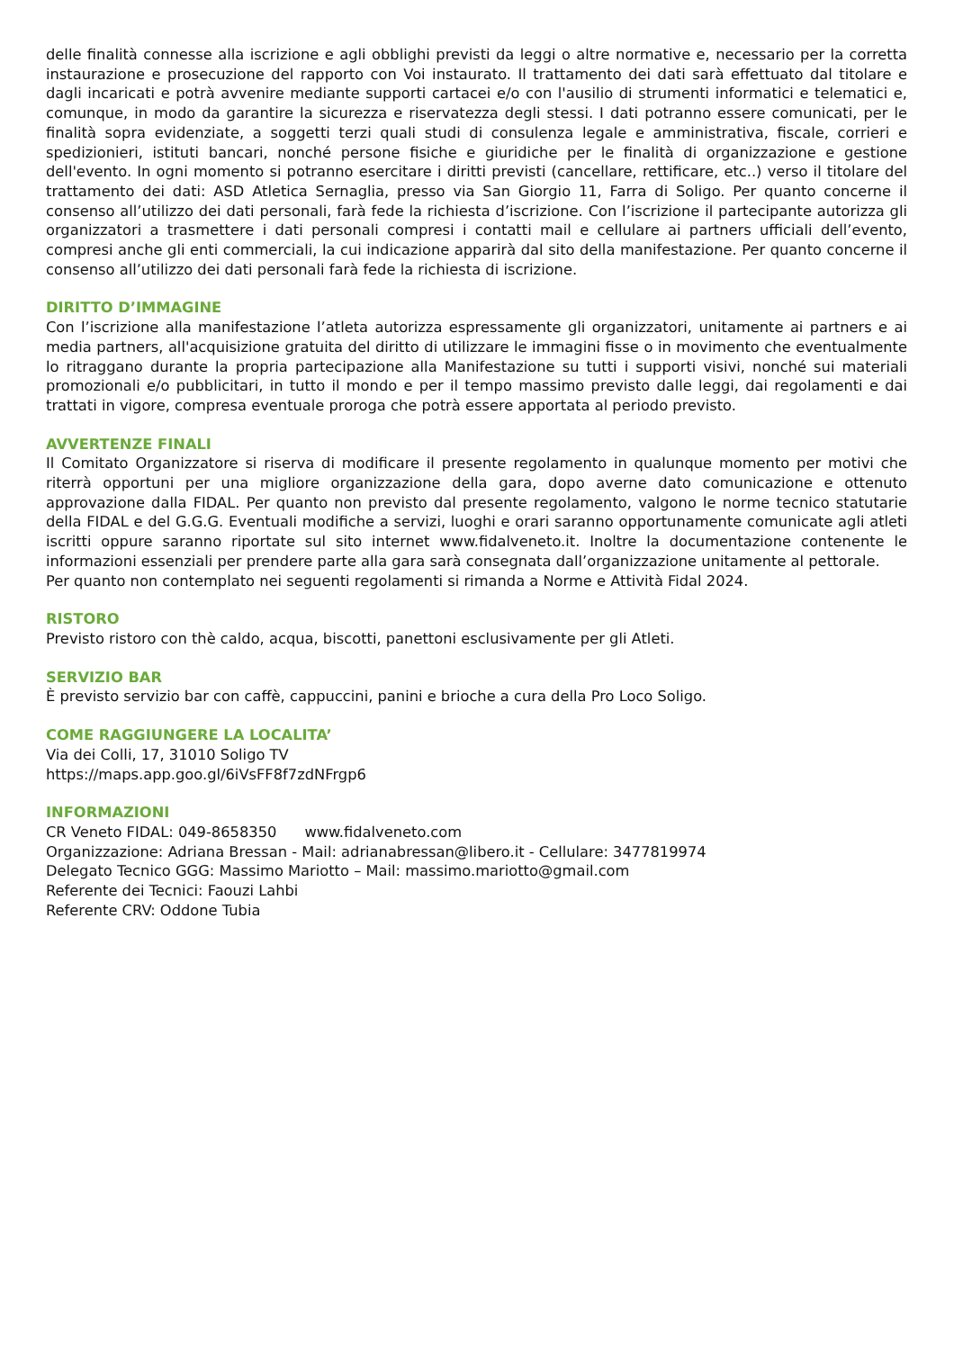delle finalità connesse alla iscrizione e agli obblighi previsti da leggi o altre normative e, necessario per la corretta instaurazione e prosecuzione del rapporto con Voi instaurato. Il trattamento dei dati sarà effettuato dal titolare e dagli incaricati e potrà avvenire mediante supporti cartacei e/o con l'ausilio di strumenti informatici e telematici e, comunque, in modo da garantire la sicurezza e riservatezza degli stessi. I dati potranno essere comunicati, per le finalità sopra evidenziate, a soggetti terzi quali studi di consulenza legale e amministrativa, fiscale, corrieri e spedizionieri, istituti bancari, nonché persone fisiche e giuridiche per le finalità di organizzazione e gestione dell'evento. In ogni momento si potranno esercitare i diritti previsti (cancellare, rettificare, etc..) verso il titolare del trattamento dei dati: ASD Atletica Sernaglia, presso via San Giorgio 11, Farra di Soligo. Per quanto concerne il consenso all’utilizzo dei dati personali, farà fede la richiesta d’iscrizione. Con l’iscrizione il partecipante autorizza gli organizzatori a trasmettere i dati personali compresi i contatti mail e cellulare ai partners ufficiali dell’evento, compresi anche gli enti commerciali, la cui indicazione apparirà dal sito della manifestazione. Per quanto concerne il consenso all’utilizzo dei dati personali farà fede la richiesta di iscrizione.
DIRITTO D’IMMAGINE
Con l’iscrizione alla manifestazione l’atleta autorizza espressamente gli organizzatori, unitamente ai partners e ai media partners, all'acquisizione gratuita del diritto di utilizzare le immagini fisse o in movimento che eventualmente lo ritraggano durante la propria partecipazione alla Manifestazione su tutti i supporti visivi, nonché sui materiali promozionali e/o pubblicitari, in tutto il mondo e per il tempo massimo previsto dalle leggi, dai regolamenti e dai trattati in vigore, compresa eventuale proroga che potrà essere apportata al periodo previsto.
AVVERTENZE FINALI
Il Comitato Organizzatore si riserva di modificare il presente regolamento in qualunque momento per motivi che riterrà opportuni per una migliore organizzazione della gara, dopo averne dato comunicazione e ottenuto approvazione dalla FIDAL. Per quanto non previsto dal presente regolamento, valgono le norme tecnico statutarie della FIDAL e del G.G.G. Eventuali modifiche a servizi, luoghi e orari saranno opportunamente comunicate agli atleti iscritti oppure saranno riportate sul sito internet www.fidalveneto.it. Inoltre la documentazione contenente le informazioni essenziali per prendere parte alla gara sarà consegnata dall’organizzazione unitamente al pettorale.
Per quanto non contemplato nei seguenti regolamenti si rimanda a Norme e Attività Fidal 2024.
RISTORO
Previsto ristoro con thè caldo, acqua, biscotti, panettoni esclusivamente per gli Atleti.
SERVIZIO BAR
È previsto servizio bar con caffè, cappuccini, panini e brioche a cura della Pro Loco Soligo.
COME RAGGIUNGERE LA LOCALITA’
Via dei Colli, 17, 31010 Soligo TV
https://maps.app.goo.gl/6iVsFF8f7zdNFrgp6
INFORMAZIONI
CR Veneto FIDAL: 049-8658350 www.fidalveneto.com
Organizzazione: Adriana Bressan - Mail: adrianabressan@libero.it - Cellulare: 3477819974
Delegato Tecnico GGG: Massimo Mariotto – Mail: massimo.mariotto@gmail.com
Referente dei Tecnici: Faouzi Lahbi
Referente CRV: Oddone Tubia